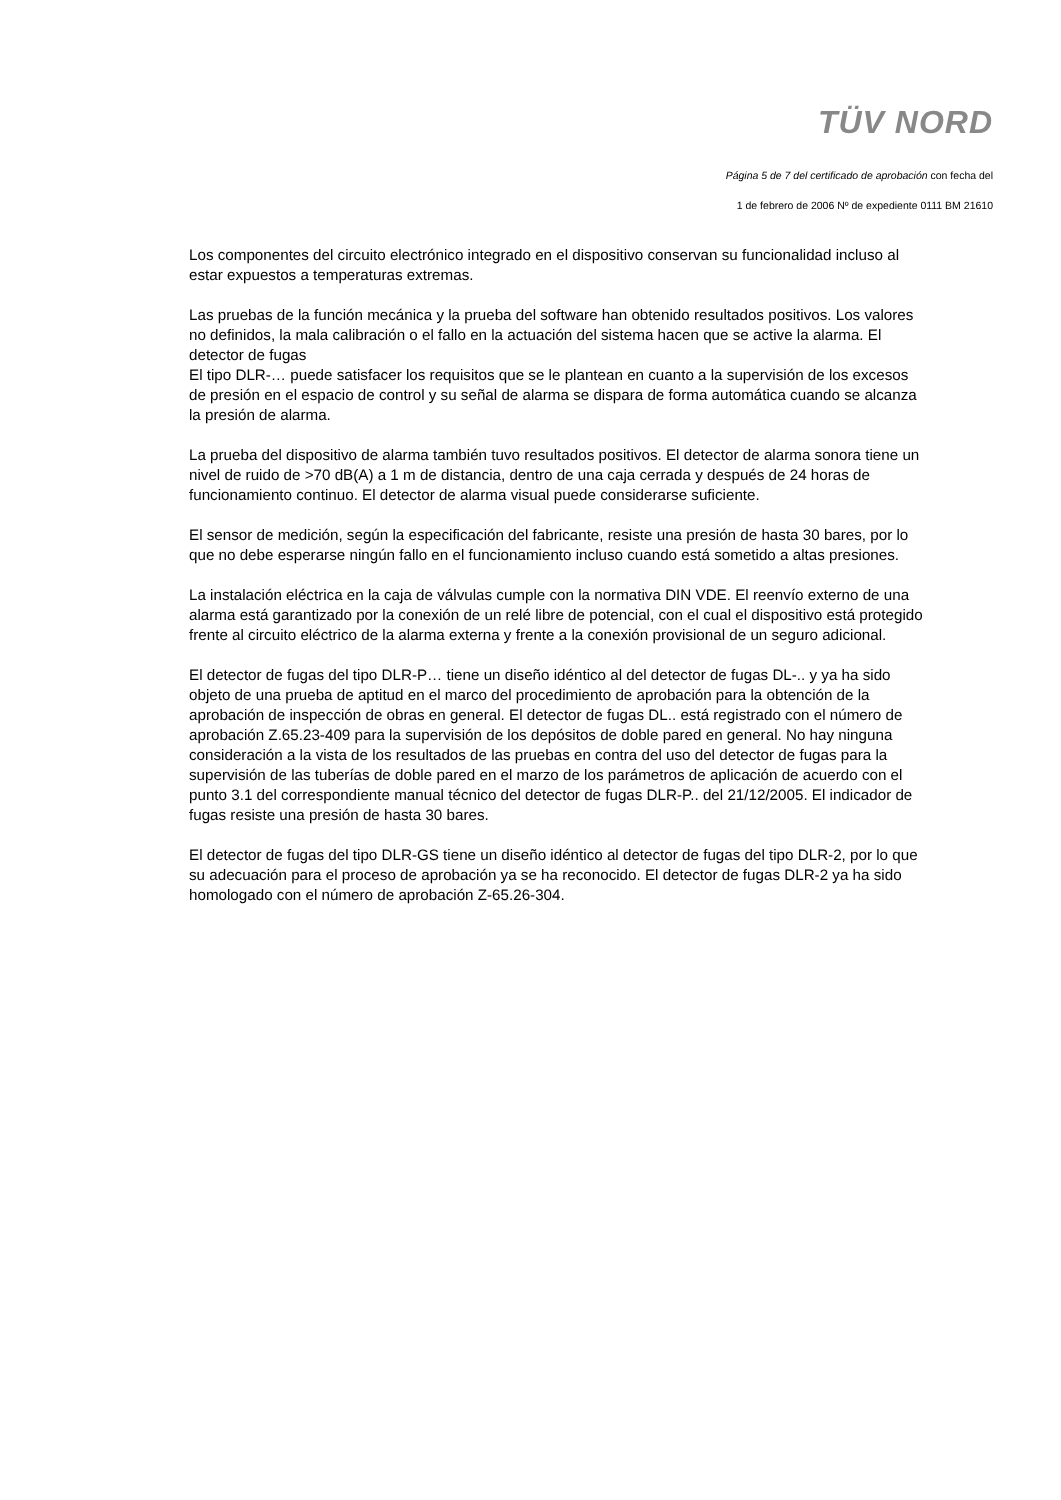TÜV NORD
Página 5 de 7 del certificado de aprobación con fecha del
1 de febrero de 2006 Nº de expediente 0111 BM 21610
Los componentes del circuito electrónico integrado en el dispositivo conservan su funcionalidad incluso al estar expuestos a temperaturas extremas.
Las pruebas de la función mecánica y la prueba del software han obtenido resultados positivos. Los valores no definidos, la mala calibración o el fallo en la actuación del sistema hacen que se active la alarma. El detector de fugas
El tipo DLR-… puede satisfacer los requisitos que se le plantean en cuanto a la supervisión de los excesos de presión en el espacio de control y su señal de alarma se dispara de forma automática cuando se alcanza la presión de alarma.
La prueba del dispositivo de alarma también tuvo resultados positivos. El detector de alarma sonora tiene un nivel de ruido de >70 dB(A) a 1 m de distancia, dentro de una caja cerrada y después de 24 horas de funcionamiento continuo. El detector de alarma visual puede considerarse suficiente.
El sensor de medición, según la especificación del fabricante, resiste una presión de hasta 30 bares, por lo que no debe esperarse ningún fallo en el funcionamiento incluso cuando está sometido a altas presiones.
La instalación eléctrica en la caja de válvulas cumple con la normativa DIN VDE. El reenvío externo de una alarma está garantizado por la conexión de un relé libre de potencial, con el cual el dispositivo está protegido frente al circuito eléctrico de la alarma externa y frente a la conexión provisional de un seguro adicional.
El detector de fugas del tipo DLR-P… tiene un diseño idéntico al del detector de fugas DL-.. y ya ha sido objeto de una prueba de aptitud en el marco del procedimiento de aprobación para la obtención de la aprobación de inspección de obras en general. El detector de fugas DL.. está registrado con el número de aprobación Z.65.23-409 para la supervisión de los depósitos de doble pared en general. No hay ninguna consideración a la vista de los resultados de las pruebas en contra del uso del detector de fugas para la supervisión de las tuberías de doble pared en el marzo de los parámetros de aplicación de acuerdo con el punto 3.1 del correspondiente manual técnico del detector de fugas DLR-P.. del 21/12/2005. El indicador de fugas resiste una presión de hasta 30 bares.
El detector de fugas del tipo DLR-GS tiene un diseño idéntico al detector de fugas del tipo DLR-2, por lo que su adecuación para el proceso de aprobación ya se ha reconocido. El detector de fugas DLR-2 ya ha sido homologado con el número de aprobación Z-65.26-304.